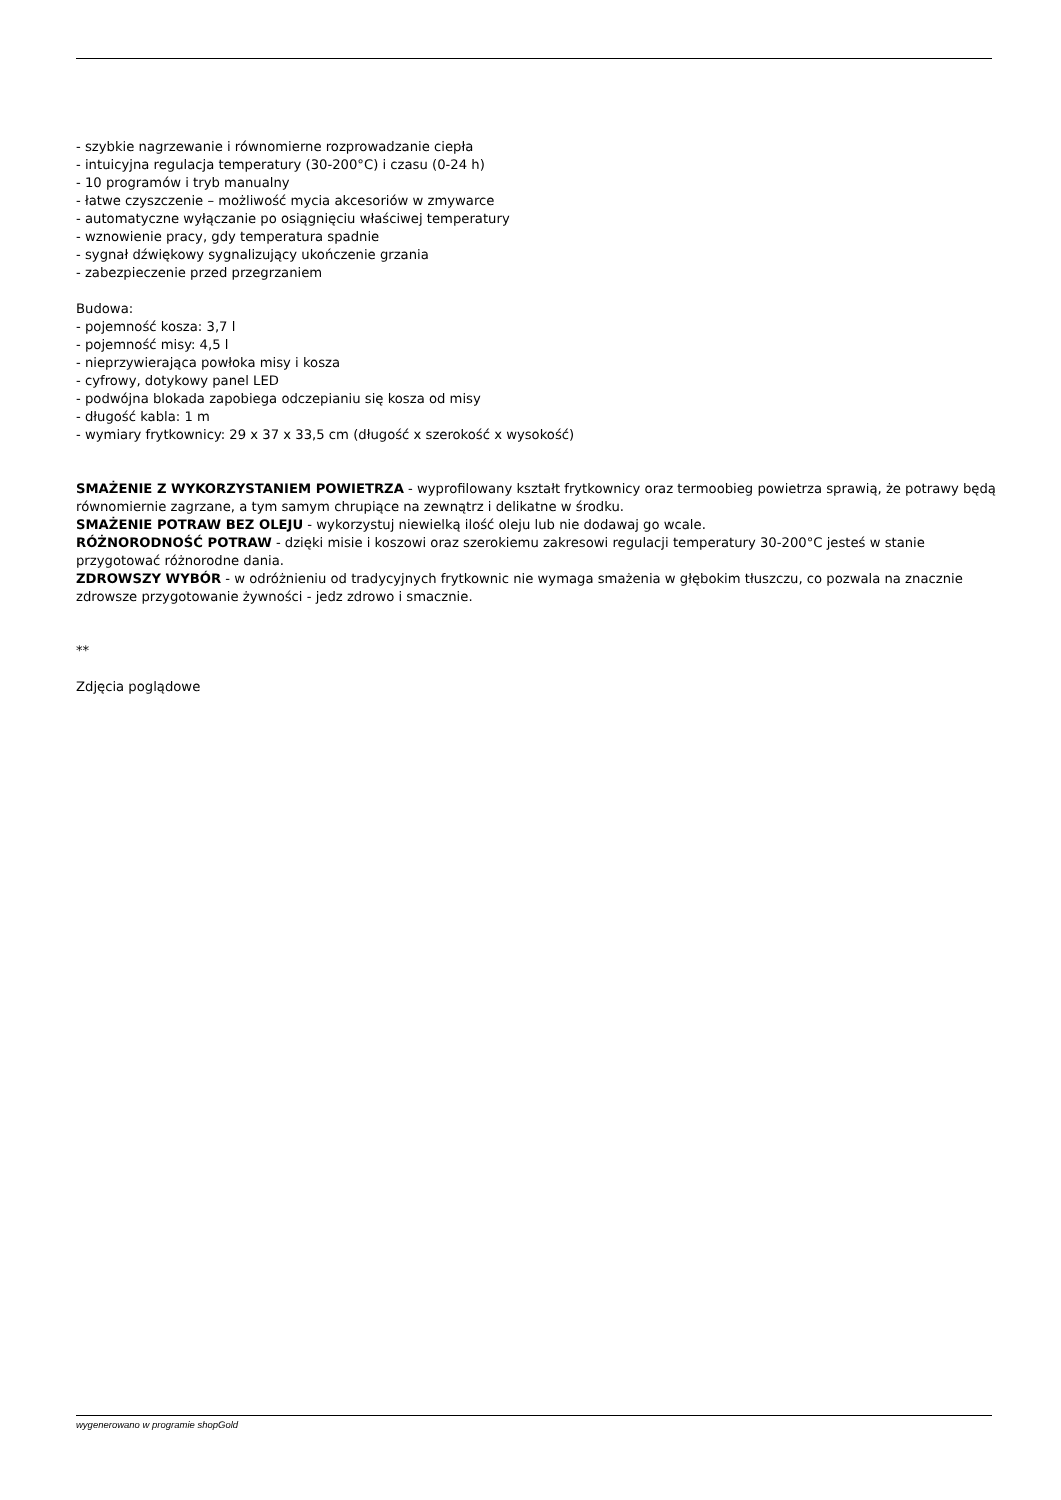- szybkie nagrzewanie i równomierne rozprowadzanie ciepła
- intuicyjna regulacja temperatury (30-200°C) i czasu (0-24 h)
- 10 programów i tryb manualny
- łatwe czyszczenie – możliwość mycia akcesoriów w zmywarce
- automatyczne wyłączanie po osiągnięciu właściwej temperatury
- wznowienie pracy, gdy temperatura spadnie
- sygnał dźwiękowy sygnalizujący ukończenie grzania
- zabezpieczenie przed przegrzaniem
Budowa:
- pojemność kosza: 3,7 l
- pojemność misy: 4,5 l
- nieprzywierająca powłoka misy i kosza
- cyfrowy, dotykowy panel LED
- podwójna blokada zapobiega odczepianiu się kosza od misy
- długość kabla: 1 m
- wymiary frytkownicy: 29 x 37 x 33,5 cm (długość x szerokość x wysokość)
SMAŻENIE Z WYKORZYSTANIEM POWIETRZA - wyprofilowany kształt frytkownicy oraz termoobieg powietrza sprawią, że potrawy będą równomiernie zagrzane, a tym samym chrupiące na zewnątrz i delikatne w środku.
SMAŻENIE POTRAW BEZ OLEJU - wykorzystuj niewielką ilość oleju lub nie dodawaj go wcale.
RÓŻNORODNOŚĆ POTRAW - dzięki misie i koszowi oraz szerokiemu zakresowi regulacji temperatury 30-200°C jesteś w stanie przygotować różnorodne dania.
ZDROWSZY WYBÓR - w odróżnieniu od tradycyjnych frytkownic nie wymaga smażenia w głębokim tłuszczu, co pozwala na znacznie zdrowsze przygotowanie żywności - jedz zdrowo i smacznie.
**
Zdjęcia poglądowe
wygenerowano w programie shopGold